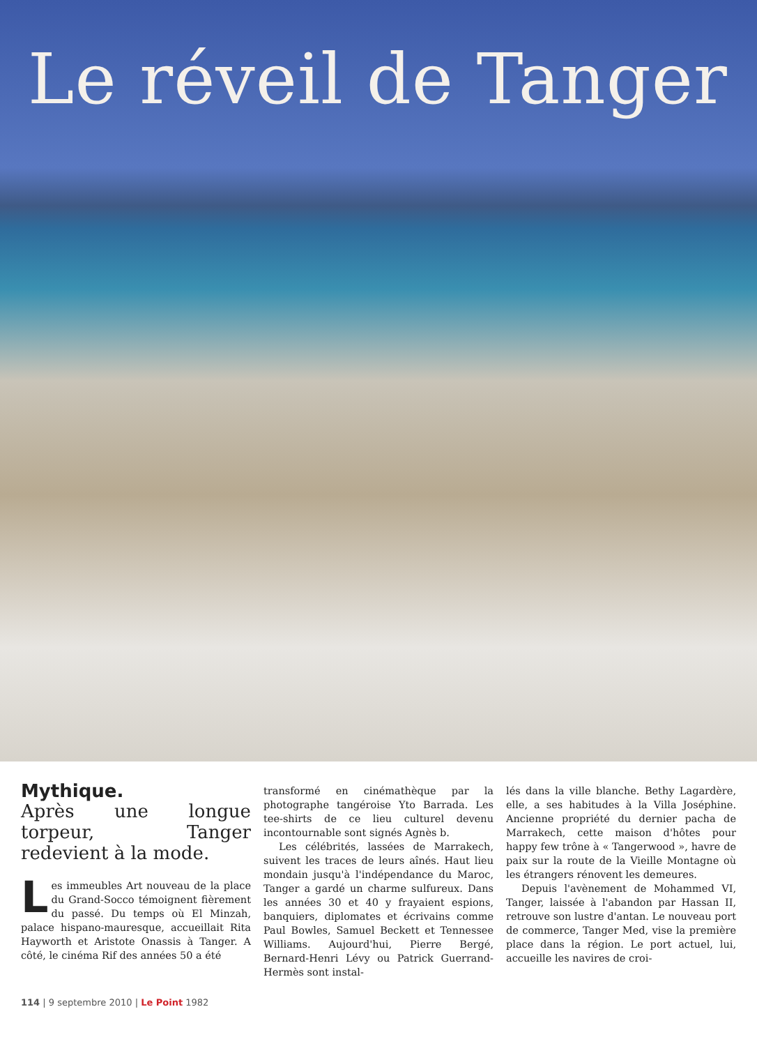Le réveil de Tanger
Mythique.
Après une longue torpeur, Tanger redevient à la mode.
Les immeubles Art nouveau de la place du Grand-Socco témoignent fièrement du passé. Du temps où El Minzah, palace hispano-mauresque, accueillait Rita Hayworth et Aristote Onassis à Tanger. A côté, le cinéma Rif des années 50 a été
transformé en cinémathèque par la photographe tangéroise Yto Barrada. Les tee-shirts de ce lieu culturel devenu incontournable sont signés Agnès b.
Les célébrités, lassées de Marrakech, suivent les traces de leurs aînés. Haut lieu mondain jusqu'à l'indépendance du Maroc, Tanger a gardé un charme sulfureux. Dans les années 30 et 40 y frayaient espions, banquiers, diplomates et écrivains comme Paul Bowles, Samuel Beckett et Tennessee Williams. Aujourd'hui, Pierre Bergé, Bernard-Henri Lévy ou Patrick Guerrand-Hermès sont instal-
lés dans la ville blanche. Bethy Lagardère, elle, a ses habitudes à la Villa Joséphine. Ancienne propriété du dernier pacha de Marrakech, cette maison d'hôtes pour happy few trône à « Tangerwood », havre de paix sur la route de la Vieille Montagne où les étrangers rénovent les demeures.
Depuis l'avènement de Mohammed VI, Tanger, laissée à l'abandon par Hassan II, retrouve son lustre d'antan. Le nouveau port de commerce, Tanger Med, vise la première place dans la région. Le port actuel, lui, accueille les navires de croi-
114 | 9 septembre 2010 | Le Point 1982